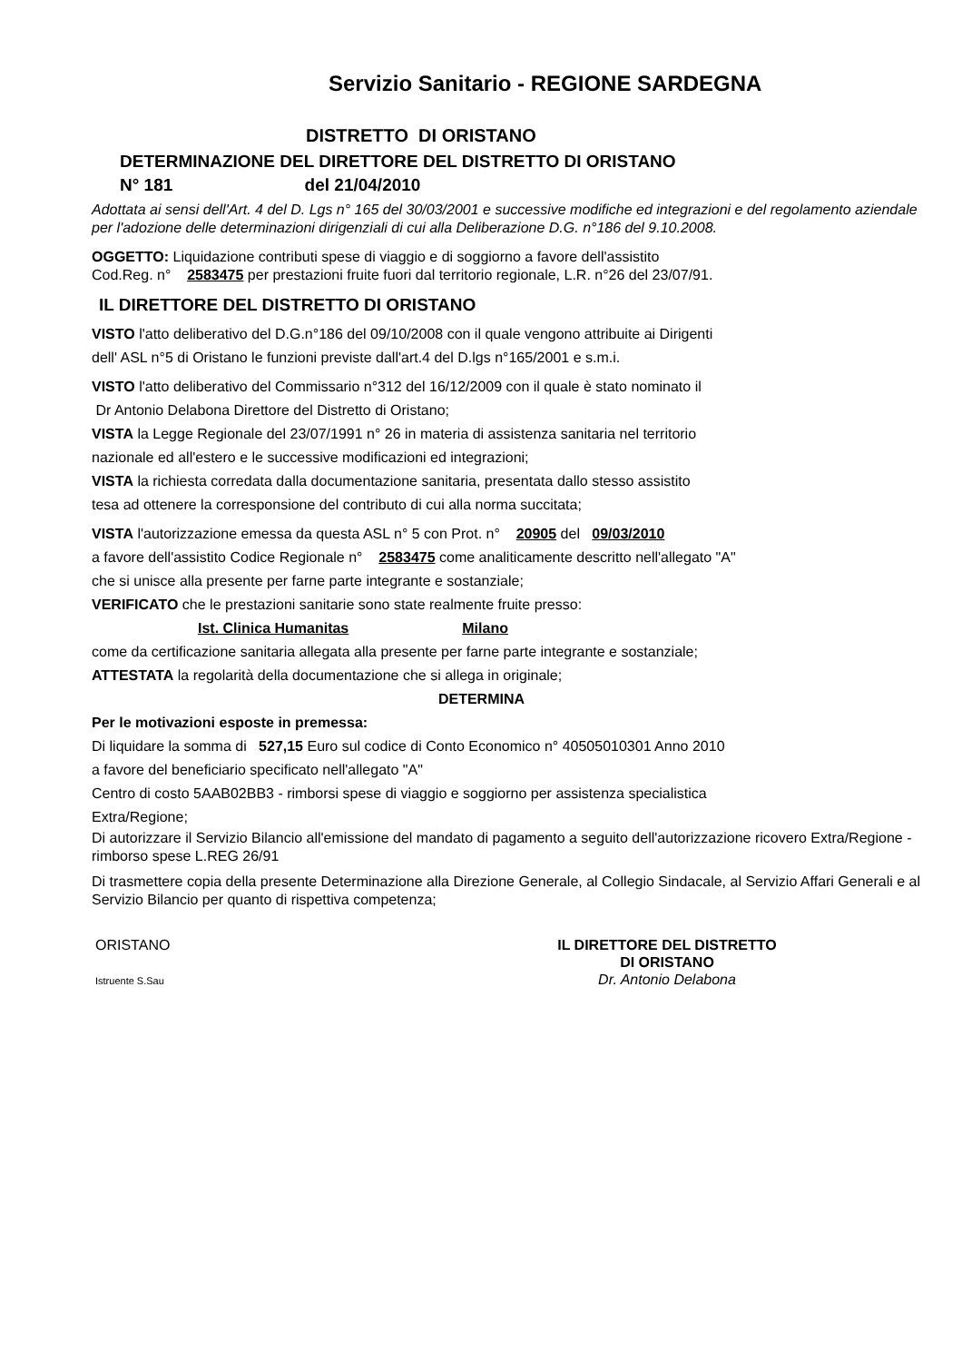Servizio Sanitario - REGIONE SARDEGNA
DISTRETTO DI ORISTANO
DETERMINAZIONE DEL DIRETTORE DEL DISTRETTO DI ORISTANO
N° 181 del 21/04/2010
Adottata ai sensi dell'Art. 4 del D. Lgs n° 165 del 30/03/2001 e successive modifiche ed integrazioni e del regolamento aziendale per l'adozione delle determinazioni dirigenziali di cui alla Deliberazione D.G. n°186 del 9.10.2008.
OGGETTO: Liquidazione contributi spese di viaggio e di soggiorno a favore dell'assistito
Cod.Reg. n° 2583475 per prestazioni fruite fuori dal territorio regionale, L.R. n°26 del 23/07/91.
IL DIRETTORE DEL DISTRETTO DI ORISTANO
VISTO l'atto deliberativo del D.G.n°186 del 09/10/2008 con il quale vengono attribuite ai Dirigenti
dell' ASL n°5 di Oristano le funzioni previste dall'art.4 del D.lgs n°165/2001 e s.m.i.
VISTO l'atto deliberativo del Commissario n°312 del 16/12/2009 con il quale è stato nominato il
Dr Antonio Delabona Direttore del Distretto di Oristano;
VISTA la Legge Regionale del 23/07/1991 n° 26 in materia di assistenza sanitaria nel territorio
nazionale ed all'estero e le successive modificazioni ed integrazioni;
VISTA la richiesta corredata dalla documentazione sanitaria, presentata dallo stesso assistito
tesa ad ottenere la corresponsione del contributo di cui alla norma succitata;
VISTA l'autorizzazione emessa da questa ASL n° 5 con Prot. n° 20905 del 09/03/2010
a favore dell'assistito Codice Regionale n° 2583475 come analiticamente descritto nell'allegato "A"
che si unisce alla presente per farne parte integrante e sostanziale;
VERIFICATO che le prestazioni sanitarie sono state realmente fruite presso:
Ist. Clinica Humanitas Milano
come da certificazione sanitaria allegata alla presente per farne parte integrante e sostanziale;
ATTESTATA la regolarità della documentazione che si allega in originale;
DETERMINA
Per le motivazioni esposte in premessa:
Di liquidare la somma di 527,15 Euro sul codice di Conto Economico n° 40505010301 Anno 2010
a favore del beneficiario specificato nell'allegato "A"
Centro di costo 5AAB02BB3 - rimborsi spese di viaggio e soggiorno per assistenza specialistica
Extra/Regione;
Di autorizzare il Servizio Bilancio all'emissione del mandato di pagamento a seguito dell'autorizzazione ricovero Extra/Regione - rimborso spese L.REG 26/91
Di trasmettere copia della presente Determinazione alla Direzione Generale, al Collegio Sindacale, al Servizio Affari Generali e al Servizio Bilancio per quanto di rispettiva competenza;
ORISTANO
Istruente S.Sau
IL DIRETTORE DEL DISTRETTO
DI ORISTANO
Dr. Antonio Delabona